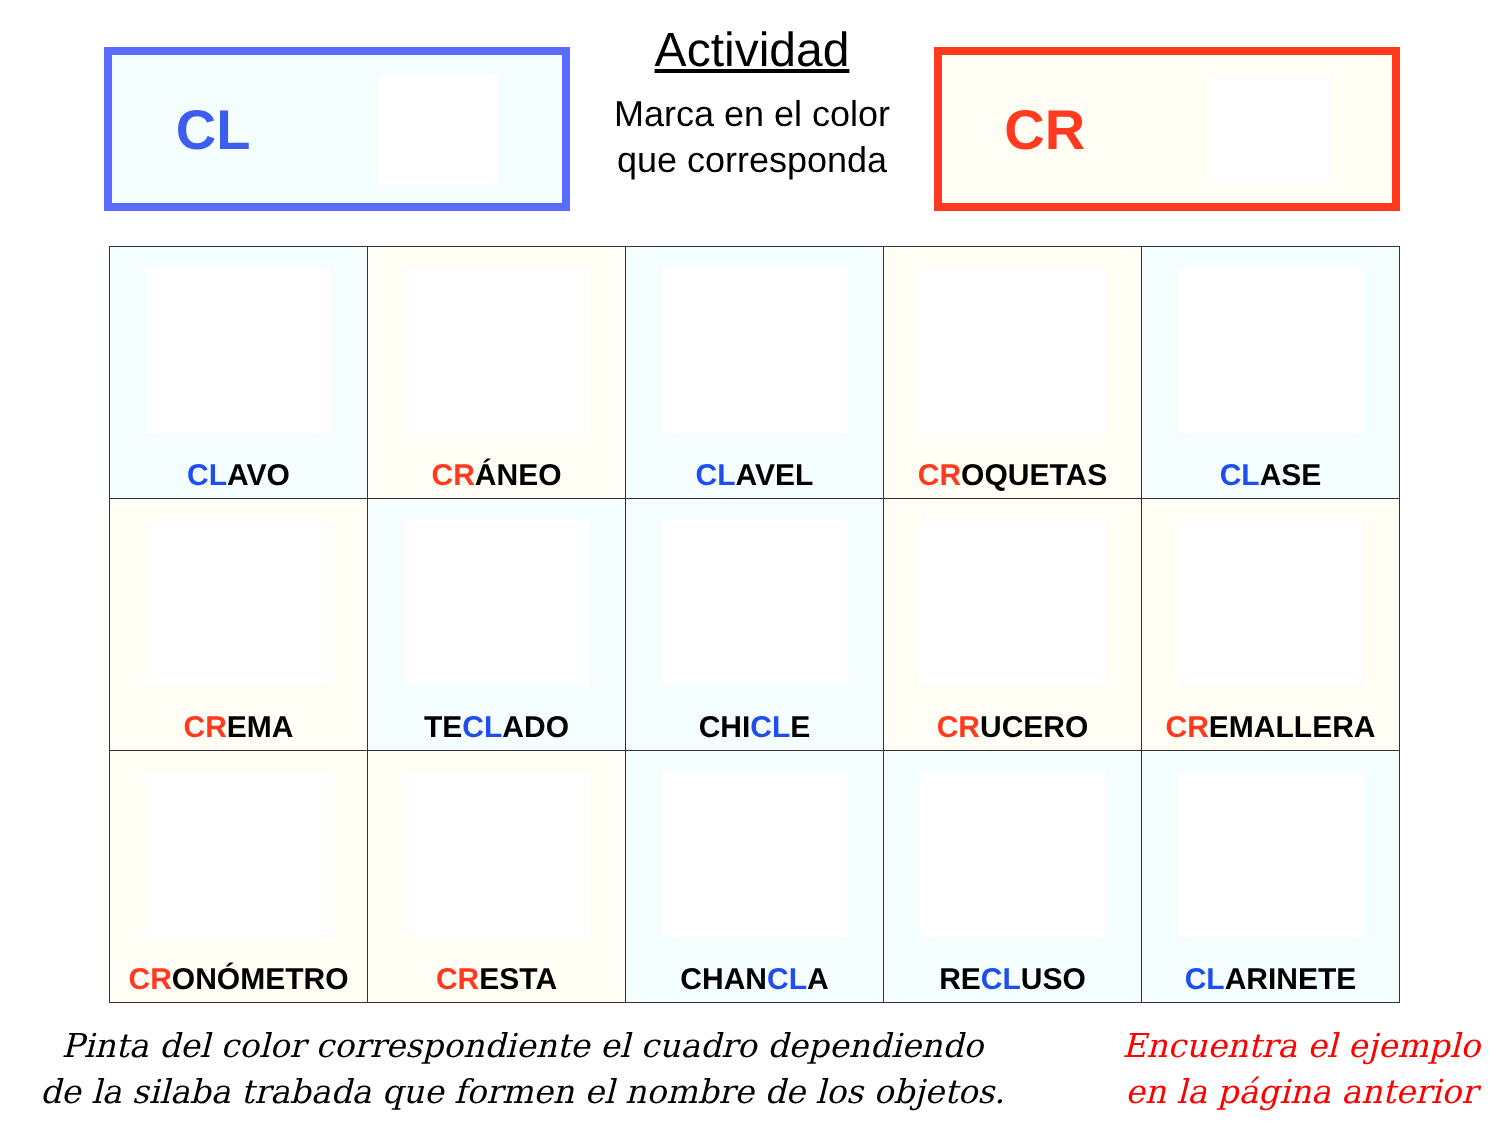CL
Actividad
Marca en el color que corresponda
CR
| CL AVO | CR ÁNEO | CL AVEL | CR OQUETAS | CL ASE |
| CR EMA | TE CL ADO | CHI CL E | CR UCERO | CR EMALLERA |
| CR ONÓMETRO | CR ESTA | CHAN CL A | RE CL USO | CL ARINETE |
Pinta del color correspondiente el cuadro dependiendo
de la silaba trabada que formen el nombre de los objetos.
Encuentra el ejemplo
en la página anterior